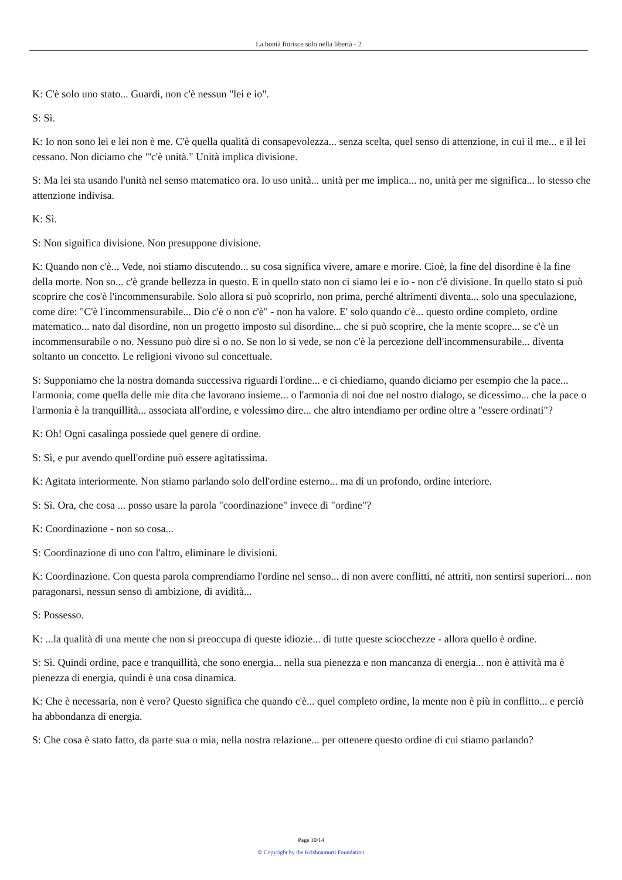La bontà fiorisce solo nella libertà - 2
K: C'è solo uno stato... Guardi, non c'è nessun "lei e io".
S: Sì.
K: Io non sono lei e lei non è me. C'è quella qualità di consapevolezza... senza scelta, quel senso di attenzione, in cui il me... e il lei cessano. Non diciamo che "'c'è unità." Unità implica divisione.
S: Ma lei sta usando l'unità nel senso matematico ora. Io uso unità... unità per me implica... no, unità per me significa... lo stesso che attenzione indivisa.
K: Sì.
S: Non significa divisione. Non presuppone divisione.
K: Quando non c'è... Vede, noi stiamo discutendo... su cosa significa vivere, amare e morire. Cioè, la fine del disordine è la fine della morte. Non so... c'è grande bellezza in questo. E in quello stato non ci siamo lei e io - non c'è divisione. In quello stato si può scoprire che cos'è l'incommensurabile. Solo allora si può scoprirlo, non prima, perché altrimenti diventa... solo una speculazione, come dire: "C'è l'incommensurabile... Dio c'è o non c'è" - non ha valore. E' solo quando c'è... questo ordine completo, ordine matematico... nato dal disordine, non un progetto imposto sul disordine... che si può scoprire, che la mente scopre... se c'è un incommensurabile o no. Nessuno può dire sì o no. Se non lo si vede, se non c'è la percezione dell'incommensurabile... diventa soltanto un concetto. Le religioni vivono sul concettuale.
S: Supponiamo che la nostra domanda successiva riguardi l'ordine... e ci chiediamo, quando diciamo per esempio che la pace... l'armonia, come quella delle mie dita che lavorano insieme... o l'armonia di noi due nel nostro dialogo, se dicessimo... che la pace o l'armonia è la tranquillità... associata all'ordine, e volessimo dire... che altro intendiamo per ordine oltre a "essere ordinati"?
K: Oh! Ogni casalinga possiede quel genere di ordine.
S: Sì, e pur avendo quell'ordine può essere agitatissima.
K: Agitata interiormente. Non stiamo parlando solo dell'ordine esterno... ma di un profondo, ordine interiore.
S: Sì. Ora, che cosa ... posso usare la parola "coordinazione" invece di "ordine"?
K: Coordinazione - non so cosa...
S: Coordinazione di uno con l'altro, eliminare le divisioni.
K: Coordinazione. Con questa parola comprendiamo l'ordine nel senso... di non avere conflitti, né attriti, non sentirsi superiori... non paragonarsi, nessun senso di ambizione, di avidità...
S: Possesso.
K: ...la qualità di una mente che non si preoccupa di queste idiozie... di tutte queste sciocchezze - allora quello è ordine.
S: Sì. Quindi ordine, pace e tranquillità, che sono energia... nella sua pienezza e non mancanza di energia... non è attività ma è pienezza di energia, quindi è una cosa dinamica.
K: Che è necessaria, non è vero? Questo significa che quando c'è... quel completo ordine, la mente non è più in conflitto... e perciò ha abbondanza di energia.
S: Che cosa è stato fatto, da parte sua o mia, nella nostra relazione... per ottenere questo ordine di cui stiamo parlando?
Page 10/14
© Copyright by the Krishnamurti Foundation